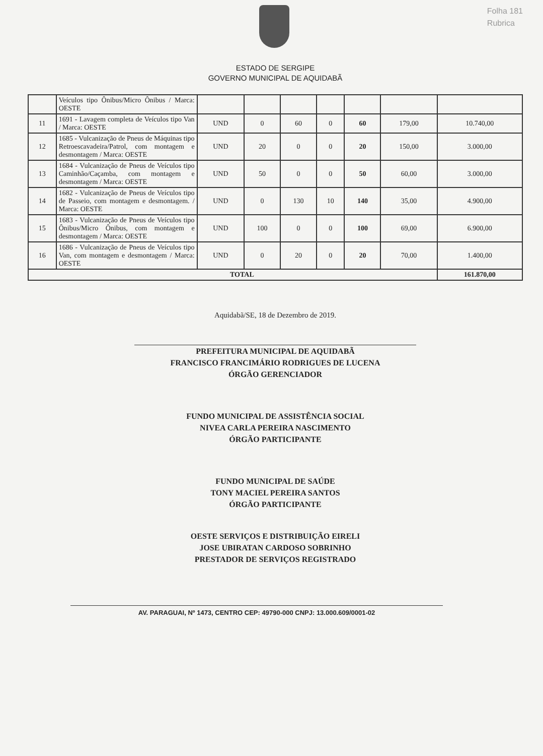Folha 181
Rubrica
ESTADO DE SERGIPE
GOVERNO MUNICIPAL DE AQUIDABÃ
| | Veículos tipo Ônibus/Micro Ônibus / Marca: OESTE | | | | | | | |
| 11 | 1691 - Lavagem completa de Veículos tipo Van / Marca: OESTE | UND | 0 | 60 | 0 | 60 | 179,00 | 10.740,00 |
| 12 | 1685 - Vulcanização de Pneus de Máquinas tipo Retroescavadeira/Patrol, com montagem e desmontagem / Marca: OESTE | UND | 20 | 0 | 0 | 20 | 150,00 | 3.000,00 |
| 13 | 1684 - Vulcanização de Pneus de Veículos tipo Caminhão/Caçamba, com montagem e desmontagem / Marca: OESTE | UND | 50 | 0 | 0 | 50 | 60,00 | 3.000,00 |
| 14 | 1682 - Vulcanização de Pneus de Veículos tipo de Passeio, com montagem e desmontagem. / Marca: OESTE | UND | 0 | 130 | 10 | 140 | 35,00 | 4.900,00 |
| 15 | 1683 - Vulcanização de Pneus de Veículos tipo Ônibus/Micro Ônibus, com montagem e desmontagem / Marca: OESTE | UND | 100 | 0 | 0 | 100 | 69,00 | 6.900,00 |
| 16 | 1686 - Vulcanização de Pneus de Veículos tipo Van, com montagem e desmontagem / Marca: OESTE | UND | 0 | 20 | 0 | 20 | 70,00 | 1.400,00 |
| TOTAL | | | | | | | | 161.870,00 |
Aquidabã/SE, 18 de Dezembro de 2019.
PREFEITURA MUNICIPAL DE AQUIDABÃ
FRANCISCO FRANCIMÁRIO RODRIGUES DE LUCENA
ÓRGÃO GERENCIADOR
FUNDO MUNICIPAL DE ASSISTÊNCIA SOCIAL
NIVEA CARLA PEREIRA NASCIMENTO
ÓRGÃO PARTICIPANTE
FUNDO MUNICIPAL DE SAÚDE
TONY MACIEL PEREIRA SANTOS
ÓRGÃO PARTICIPANTE
OESTE SERVIÇOS E DISTRIBUIÇÃO EIRELI
JOSE UBIRATAN CARDOSO SOBRINHO
PRESTADOR DE SERVIÇOS REGISTRADO
AV. PARAGUAI, Nº 1473, CENTRO CEP: 49790-000 CNPJ: 13.000.609/0001-02